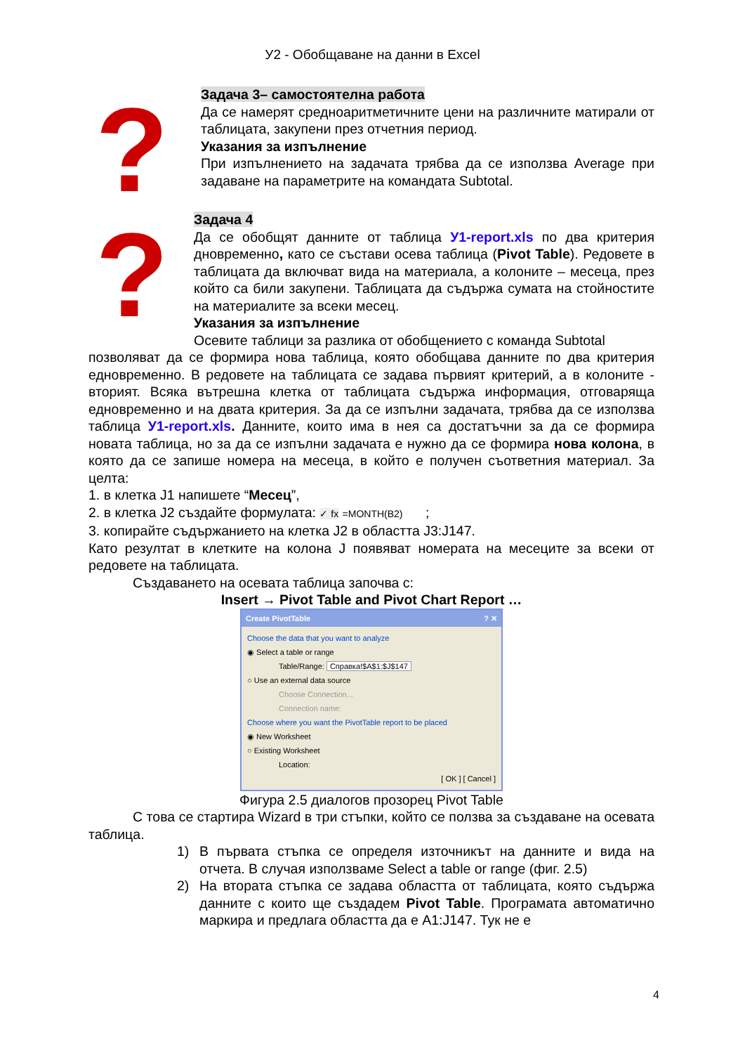У2 - Обобщаване на данни в Excel
?
Задача 3– самостоятелна работа
Да се намерят средноаритметичните цени на различните матирали от таблицата, закупени през отчетния период.
Указания за изпълнение
При изпълнението на задачата трябва да се използва Average при задаване на параметрите на командата Subtotal.
?
Задача 4
Да се обобщят данните от таблица У1-report.xls по два критерия дновременно, като се състави осева таблица (Pivot Table). Редовете в таблицата да включват вида на материала, а колоните – месеца, през който са били закупени. Таблицата да съдържа сумата на стойностите на материалите за всеки месец.
Указания за изпълнение
Осевите таблици за разлика от обобщението с команда Subtotal
позволяват да се формира нова таблица, която обобщава данните по два критерия едновременно. В редовете на таблицата се задава първият критерий, а в колоните - вторият. Всяка вътрешна клетка от таблицата съдържа информация, отговаряща едновременно и на двата критерия. За да се изпълни задачата, трябва да се използва таблица У1-report.xls. Данните, които има в нея са достатъчни за да се формира новата таблица, но за да се изпълни задачата е нужно да се формира нова колона, в която да се запише номера на месеца, в който е получен съответния материал. За целта:
1. в клетка J1 напишете “Месец”,
2. в клетка J2 създайте формулата: ✓ fx =MONTH(B2) ;
3. копирайте съдържанието на клетка J2 в областта J3:J147.
Като резултат в клетките на колона J появяват номерата на месеците за всеки от редовете на таблицата.
Създаването на осевата таблица започва с:
Insert → Pivot Table and Pivot Chart Report …
Create PivotTable? ✕
Choose the data that you want to analyze
◉ Select a table or range
Table/Range: Справка!$A$1:$J$147
○ Use an external data source
Choose Connection...
Connection name:
Choose where you want the PivotTable report to be placed
◉ New Worksheet
○ Existing Worksheet
Location:
[ OK ] [ Cancel ]
Фигура 2.5 диалогов прозорец Pivot Table
С това се стартира Wizard в три стъпки, който се ползва за създаване на осевата таблица.
1) В първата стъпка се определя източникът на данните и вида на отчета. В случая използваме Select a table or range (фиг. 2.5)
2) На втората стъпка се задава областта от таблицата, която съдържа данните с които ще създадем Pivot Table. Програмата автоматично маркира и предлага областта да е A1:J147. Тук не е
4